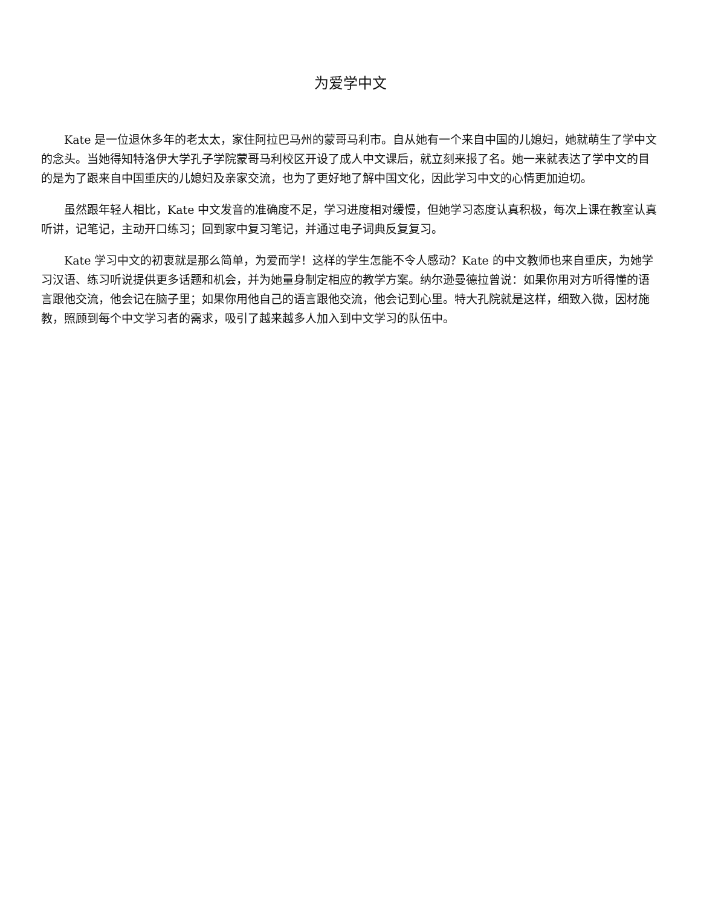为爱学中文
Kate 是一位退休多年的老太太，家住阿拉巴马州的蒙哥马利市。自从她有一个来自中国的儿媳妇，她就萌生了学中文的念头。当她得知特洛伊大学孔子学院蒙哥马利校区开设了成人中文课后，就立刻来报了名。她一来就表达了学中文的目的是为了跟来自中国重庆的儿媳妇及亲家交流，也为了更好地了解中国文化，因此学习中文的心情更加迫切。
虽然跟年轻人相比，Kate 中文发音的准确度不足，学习进度相对缓慢，但她学习态度认真积极，每次上课在教室认真听讲，记笔记，主动开口练习；回到家中复习笔记，并通过电子词典反复复习。
Kate 学习中文的初衷就是那么简单，为爱而学！这样的学生怎能不令人感动？Kate 的中文教师也来自重庆，为她学习汉语、练习听说提供更多话题和机会，并为她量身制定相应的教学方案。纳尔逊曼德拉曾说：如果你用对方听得懂的语言跟他交流，他会记在脑子里；如果你用他自己的语言跟他交流，他会记到心里。特大孔院就是这样，细致入微，因材施教，照顾到每个中文学习者的需求，吸引了越来越多人加入到中文学习的队伍中。